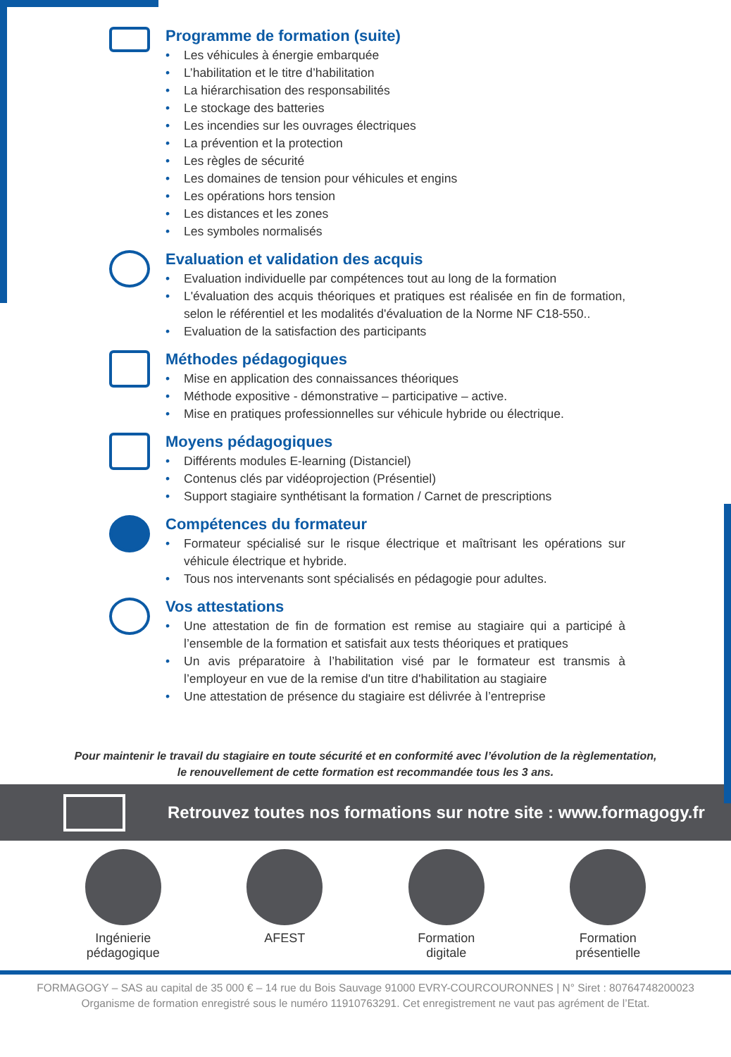Programme de formation (suite)
• Les véhicules à énergie embarquée
• L’habilitation et le titre d’habilitation
• La hiérarchisation des responsabilités
• Le stockage des batteries
• Les incendies sur les ouvrages électriques
• La prévention et la protection
• Les règles de sécurité
• Les domaines de tension pour véhicules et engins
• Les opérations hors tension
• Les distances et les zones
• Les symboles normalisés
Evaluation et validation des acquis
• Evaluation individuelle par compétences tout au long de la formation
• L'évaluation des acquis théoriques et pratiques est réalisée en fin de formation, selon le référentiel et les modalités d'évaluation de la Norme NF C18-550..
• Evaluation de la satisfaction des participants
Méthodes pédagogiques
• Mise en application des connaissances théoriques
• Méthode expositive - démonstrative – participative – active.
• Mise en pratiques professionnelles sur véhicule hybride ou électrique.
Moyens pédagogiques
• Différents modules E-learning (Distanciel)
• Contenus clés par vidéoprojection (Présentiel)
• Support stagiaire synthétisant la formation / Carnet de prescriptions
Compétences du formateur
• Formateur spécialisé sur le risque électrique et maîtrisant les opérations sur véhicule électrique et hybride.
• Tous nos intervenants sont spécialisés en pédagogie pour adultes.
Vos attestations
• Une attestation de fin de formation est remise au stagiaire qui a participé à l’ensemble de la formation et satisfait aux tests théoriques et pratiques
• Un avis préparatoire à l’habilitation visé par le formateur est transmis à l’employeur en vue de la remise d'un titre d'habilitation au stagiaire
• Une attestation de présence du stagiaire est délivrée à l’entreprise
Pour maintenir le travail du stagiaire en toute sécurité et en conformité avec l’évolution de la règlementation,
le renouvellement de cette formation est recommandée tous les 3 ans.
Retrouvez toutes nos formations sur notre site : www.formagogy.fr
Ingénierie
pédagogique
AFEST Formation
digitale
Formation
présentielle
FORMAGOGY – SAS au capital de 35 000 € – 14 rue du Bois Sauvage 91000 EVRY-COURCOURONNES | N° Siret : 80764748200023
Organisme de formation enregistré sous le numéro 11910763291. Cet enregistrement ne vaut pas agrément de l’Etat.